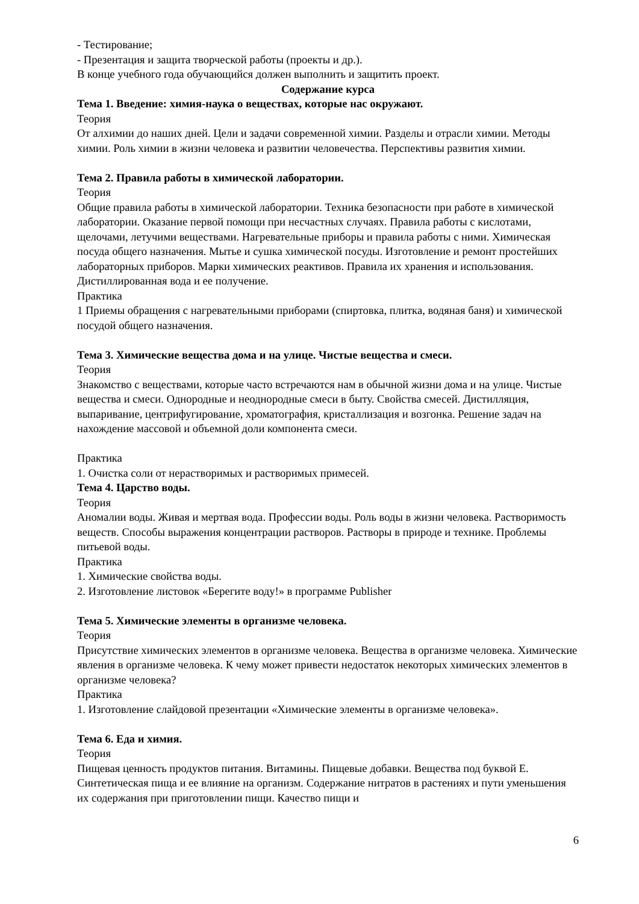- Тестирование;
- Презентация и защита творческой работы (проекты и др.).
В конце учебного года обучающийся должен выполнить и защитить проект.
Содержание курса
Тема 1. Введение: химия-наука о веществах, которые нас окружают.
Теория
От алхимии до наших дней. Цели и задачи современной химии. Разделы и отрасли химии. Методы химии. Роль химии в жизни человека и развитии человечества. Перспективы развития химии.
Тема 2. Правила работы в химической лаборатории.
Теория
Общие правила работы в химической лаборатории. Техника безопасности при работе в химической лаборатории. Оказание первой помощи при несчастных случаях. Правила работы с кислотами, щелочами, летучими веществами. Нагревательные приборы и правила работы с ними. Химическая посуда общего назначения. Мытье и сушка химической посуды. Изготовление и ремонт простейших лабораторных приборов. Марки химических реактивов. Правила их хранения и использования. Дистиллированная вода и ее получение.
Практика
1 Приемы обращения с нагревательными приборами (спиртовка, плитка, водяная баня) и химической посудой общего назначения.
Тема 3. Химические вещества дома и на улице. Чистые вещества и смеси.
Теория
Знакомство с веществами, которые часто встречаются нам в обычной жизни дома и на улице. Чистые вещества и смеси. Однородные и неоднородные смеси в быту. Свойства смесей. Дистилляция, выпаривание, центрифугирование, хроматография, кристаллизация и возгонка. Решение задач на нахождение массовой и объемной доли компонента смеси.
Практика
1. Очистка соли от нерастворимых и растворимых примесей.
Тема 4. Царство воды.
Теория
Аномалии воды. Живая и мертвая вода. Профессии воды. Роль воды в жизни человека. Растворимость веществ. Способы выражения концентрации растворов. Растворы в природе и технике. Проблемы питьевой воды.
Практика
1. Химические свойства воды.
2. Изготовление листовок «Берегите воду!» в программе Publisher
Тема 5. Химические элементы в организме человека.
Теория
Присутствие химических элементов в организме человека. Вещества в организме человека. Химические явления в организме человека. К чему может привести недостаток некоторых химических элементов в организме человека?
Практика
1. Изготовление слайдовой презентации «Химические элементы в организме человека».
Тема 6. Еда и химия.
Теория
Пищевая ценность продуктов питания. Витамины. Пищевые добавки. Вещества под буквой Е. Синтетическая пища и ее влияние на организм. Содержание нитратов в растениях и пути уменьшения их содержания при приготовлении пищи. Качество пищи и
6